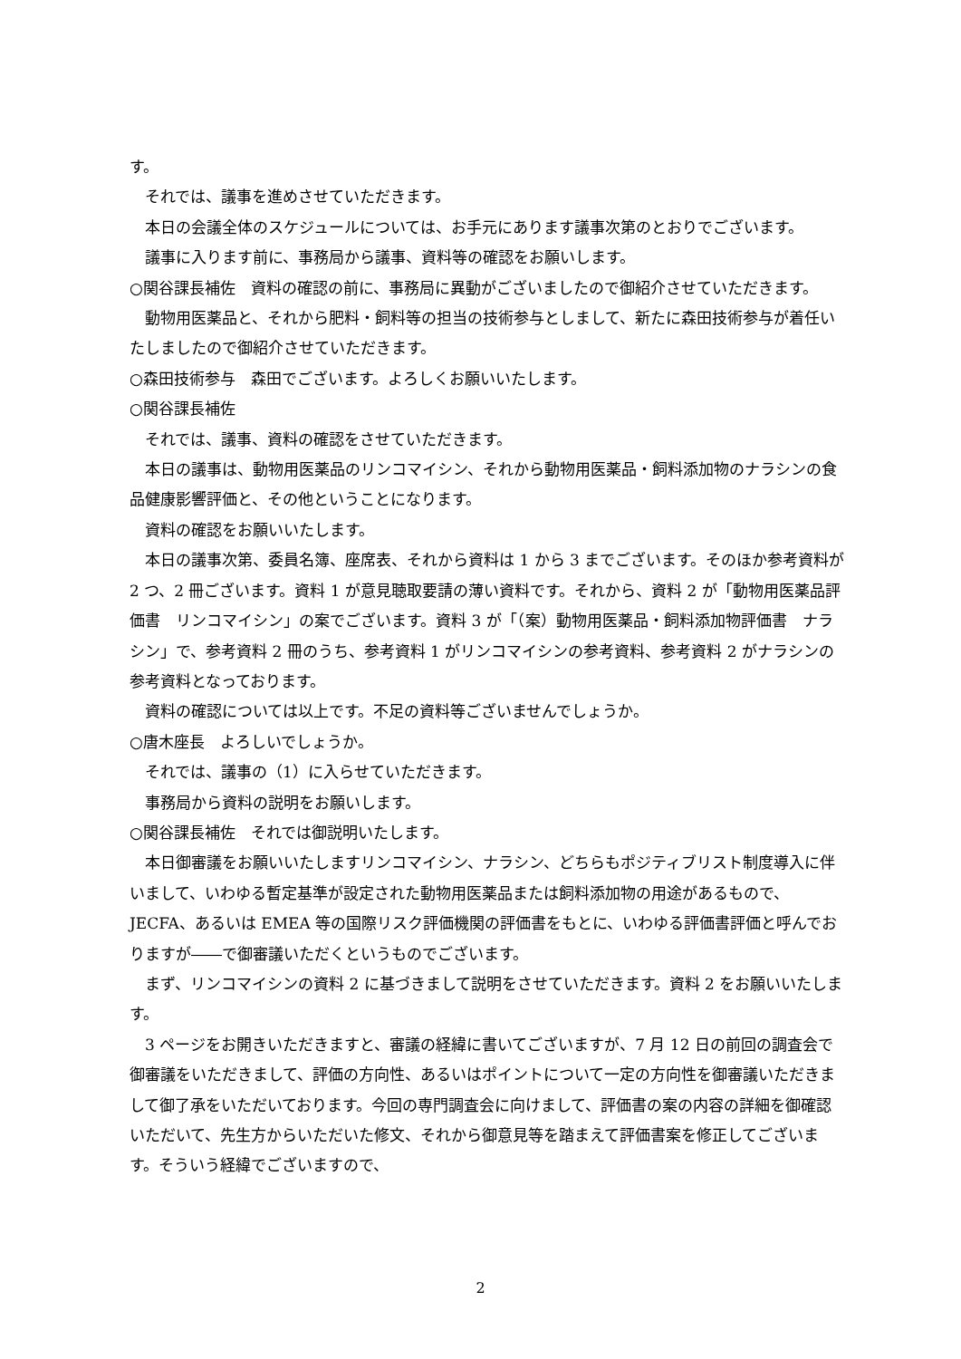す。
　それでは、議事を進めさせていただきます。
　本日の会議全体のスケジュールについては、お手元にあります議事次第のとおりでございます。
　議事に入ります前に、事務局から議事、資料等の確認をお願いします。
○関谷課長補佐　資料の確認の前に、事務局に異動がございましたので御紹介させていただきます。
　動物用医薬品と、それから肥料・飼料等の担当の技術参与としまして、新たに森田技術参与が着任いたしましたので御紹介させていただきます。
○森田技術参与　森田でございます。よろしくお願いいたします。
○関谷課長補佐
　それでは、議事、資料の確認をさせていただきます。
　本日の議事は、動物用医薬品のリンコマイシン、それから動物用医薬品・飼料添加物のナラシンの食品健康影響評価と、その他ということになります。
　資料の確認をお願いいたします。
　本日の議事次第、委員名簿、座席表、それから資料は 1 から 3 までございます。そのほか参考資料が 2 つ、2 冊ございます。資料 1 が意見聴取要請の薄い資料です。それから、資料 2 が「動物用医薬品評価書　リンコマイシン」の案でございます。資料 3 が「（案）動物用医薬品・飼料添加物評価書　ナラシン」で、参考資料 2 冊のうち、参考資料 1 がリンコマイシンの参考資料、参考資料 2 がナラシンの参考資料となっております。
　資料の確認については以上です。不足の資料等ございませんでしょうか。
○唐木座長　よろしいでしょうか。
　それでは、議事の（1）に入らせていただきます。
　事務局から資料の説明をお願いします。
○関谷課長補佐　それでは御説明いたします。
　本日御審議をお願いいたしますリンコマイシン、ナラシン、どちらもポジティブリスト制度導入に伴いまして、いわゆる暫定基準が設定された動物用医薬品または飼料添加物の用途があるもので、JECFA、あるいは EMEA 等の国際リスク評価機関の評価書をもとに、いわゆる評価書評価と呼んでおりますが――で御審議いただくというものでございます。
　まず、リンコマイシンの資料 2 に基づきまして説明をさせていただきます。資料 2 をお願いいたします。
　3 ページをお開きいただきますと、審議の経緯に書いてございますが、7 月 12 日の前回の調査会で御審議をいただきまして、評価の方向性、あるいはポイントについて一定の方向性を御審議いただきまして御了承をいただいております。今回の専門調査会に向けまして、評価書の案の内容の詳細を御確認いただいて、先生方からいただいた修文、それから御意見等を踏まえて評価書案を修正してございます。そういう経緯でございますので、
2